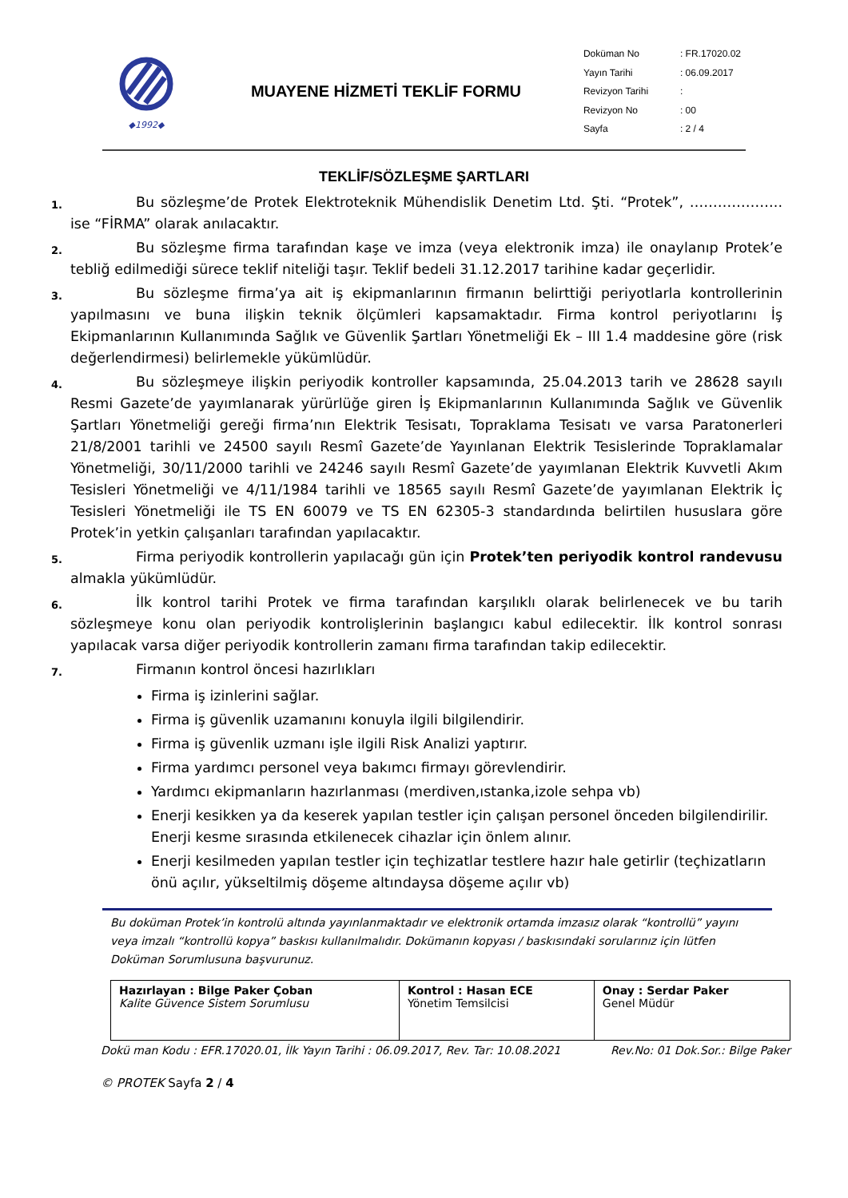◆1992◆
MUAYENE HİZMETİ TEKLİF FORMU
| Doküman No | : FR.17020.02 |
| Yayın Tarihi | : 06.09.2017 |
| Revizyon Tarihi | : |
| Revizyon No | : 00 |
| Sayfa | : 2 / 4 |
TEKLİF/SÖZLEŞME ŞARTLARI
1.
Bu sözleşme’de Protek Elektroteknik Mühendislik Denetim Ltd. Şti. “Protek”, ……………….. ise “FİRMA” olarak anılacaktır.
2.
Bu sözleşme firma tarafından kaşe ve imza (veya elektronik imza) ile onaylanıp Protek’e tebliğ edilmediği sürece teklif niteliği taşır. Teklif bedeli 31.12.2017 tarihine kadar geçerlidir.
3.
Bu sözleşme firma’ya ait iş ekipmanlarının firmanın belirttiği periyotlarla kontrollerinin yapılmasını ve buna ilişkin teknik ölçümleri kapsamaktadır. Firma kontrol periyotlarını İş Ekipmanlarının Kullanımında Sağlık ve Güvenlik Şartları Yönetmeliği Ek – III 1.4 maddesine göre (risk değerlendirmesi) belirlemekle yükümlüdür.
4.
Bu sözleşmeye ilişkin periyodik kontroller kapsamında, 25.04.2013 tarih ve 28628 sayılı Resmi Gazete’de yayımlanarak yürürlüğe giren İş Ekipmanlarının Kullanımında Sağlık ve Güvenlik Şartları Yönetmeliği gereği firma’nın Elektrik Tesisatı, Topraklama Tesisatı ve varsa Paratonerleri 21/8/2001 tarihli ve 24500 sayılı Resmî Gazete’de Yayınlanan Elektrik Tesislerinde Topraklamalar Yönetmeliği, 30/11/2000 tarihli ve 24246 sayılı Resmî Gazete’de yayımlanan Elektrik Kuvvetli Akım Tesisleri Yönetmeliği ve 4/11/1984 tarihli ve 18565 sayılı Resmî Gazete’de yayımlanan Elektrik İç Tesisleri Yönetmeliği ile TS EN 60079 ve TS EN 62305-3 standardında belirtilen hususlara göre Protek’in yetkin çalışanları tarafından yapılacaktır.
5.
Firma periyodik kontrollerin yapılacağı gün için Protek’ten periyodik kontrol randevusu almakla yükümlüdür.
6.
İlk kontrol tarihi Protek ve firma tarafından karşılıklı olarak belirlenecek ve bu tarih sözleşmeye konu olan periyodik kontrolişlerinin başlangıcı kabul edilecektir. İlk kontrol sonrası yapılacak varsa diğer periyodik kontrollerin zamanı firma tarafından takip edilecektir.
7.
Firmanın kontrol öncesi hazırlıkları
Firma iş izinlerini sağlar.
Firma iş güvenlik uzamanını konuyla ilgili bilgilendirir.
Firma iş güvenlik uzmanı işle ilgili Risk Analizi yaptırır.
Firma yardımcı personel veya bakımcı firmayı görevlendirir.
Yardımcı ekipmanların hazırlanması (merdiven,ıstanka,izole sehpa vb)
Enerji kesikken ya da keserek yapılan testler için çalışan personel önceden bilgilendirilir. Enerji kesme sırasında etkilenecek cihazlar için önlem alınır.
Enerji kesilmeden yapılan testler için teçhizatlar testlere hazır hale getirlir (teçhizatların önü açılır, yükseltilmiş döşeme altındaysa döşeme açılır vb)
Bu doküman Protek’in kontrolü altında yayınlanmaktadır ve elektronik ortamda imzasız olarak “kontrollü” yayını veya imzalı “kontrollü kopya” baskısı kullanılmalıdır. Dokümanın kopyası / baskısındaki sorularınız için lütfen Doküman Sorumlusuna başvurunuz.
| Hazırlayan : Bilge Paker Çoban Kalite Güvence Sistem Sorumlusu | Kontrol : Hasan ECE Yönetim Temsilcisi | Onay : Serdar Paker Genel Müdür |
Dokü man Kodu : EFR.17020.01, İlk Yayın Tarihi : 06.09.2017, Rev. Tar: 10.08.2021 Rev.No: 01 Dok.Sor.: Bilge Paker
© PROTEK Sayfa 2 / 4